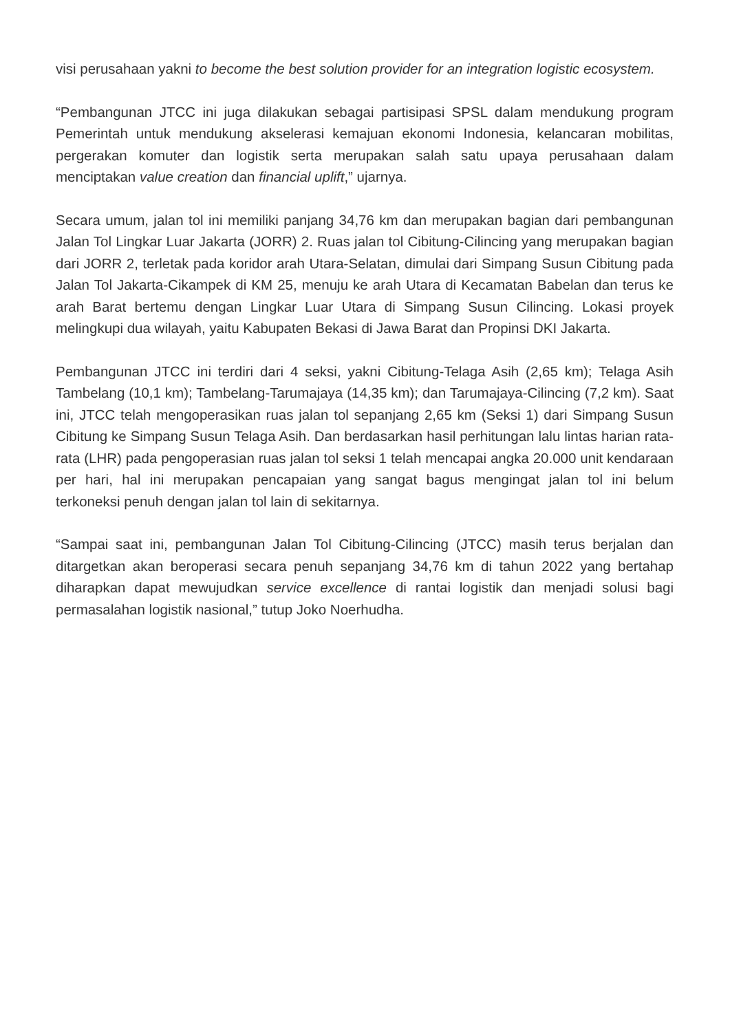visi perusahaan yakni to become the best solution provider for an integration logistic ecosystem.
“Pembangunan JTCC ini juga dilakukan sebagai partisipasi SPSL dalam mendukung program Pemerintah untuk mendukung akselerasi kemajuan ekonomi Indonesia, kelancaran mobilitas, pergerakan komuter dan logistik serta merupakan salah satu upaya perusahaan dalam menciptakan value creation dan financial uplift,” ujarnya.
Secara umum, jalan tol ini memiliki panjang 34,76 km dan merupakan bagian dari pembangunan Jalan Tol Lingkar Luar Jakarta (JORR) 2. Ruas jalan tol Cibitung-Cilincing yang merupakan bagian dari JORR 2, terletak pada koridor arah Utara-Selatan, dimulai dari Simpang Susun Cibitung pada Jalan Tol Jakarta-Cikampek di KM 25, menuju ke arah Utara di Kecamatan Babelan dan terus ke arah Barat bertemu dengan Lingkar Luar Utara di Simpang Susun Cilincing. Lokasi proyek melingkupi dua wilayah, yaitu Kabupaten Bekasi di Jawa Barat dan Propinsi DKI Jakarta.
Pembangunan JTCC ini terdiri dari 4 seksi, yakni Cibitung-Telaga Asih (2,65 km); Telaga Asih Tambelang (10,1 km); Tambelang-Tarumajaya (14,35 km); dan Tarumajaya-Cilincing (7,2 km). Saat ini, JTCC telah mengoperasikan ruas jalan tol sepanjang 2,65 km (Seksi 1) dari Simpang Susun Cibitung ke Simpang Susun Telaga Asih. Dan berdasarkan hasil perhitungan lalu lintas harian rata-rata (LHR) pada pengoperasian ruas jalan tol seksi 1 telah mencapai angka 20.000 unit kendaraan per hari, hal ini merupakan pencapaian yang sangat bagus mengingat jalan tol ini belum terkoneksi penuh dengan jalan tol lain di sekitarnya.
“Sampai saat ini, pembangunan Jalan Tol Cibitung-Cilincing (JTCC) masih terus berjalan dan ditargetkan akan beroperasi secara penuh sepanjang 34,76 km di tahun 2022 yang bertahap diharapkan dapat mewujudkan service excellence di rantai logistik dan menjadi solusi bagi permasalahan logistik nasional,” tutup Joko Noerhudha.